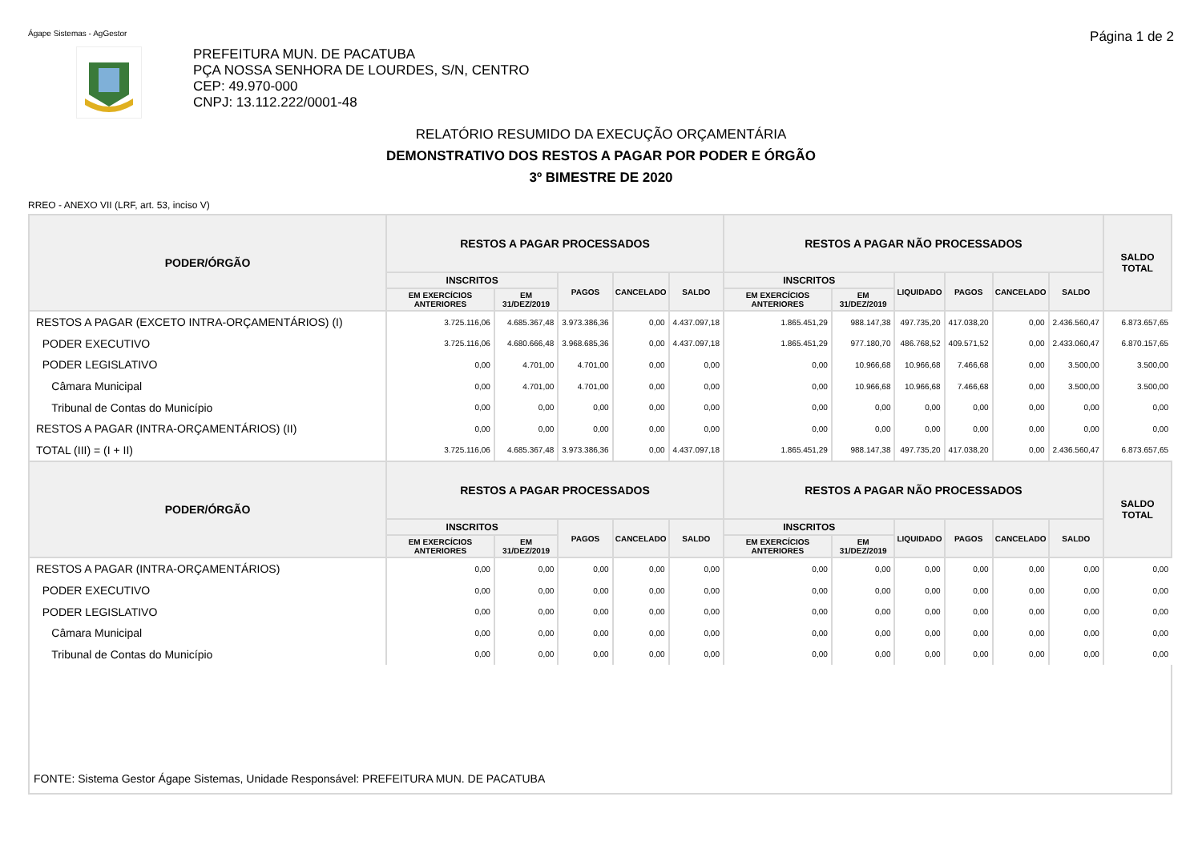Ágape Sistemas - AgGestor Página 1 de 2
PREFEITURA MUN. DE PACATUBA
PÇA NOSSA SENHORA DE LOURDES, S/N, CENTRO
CEP: 49.970-000
CNPJ: 13.112.222/0001-48
RELATÓRIO RESUMIDO DA EXECUÇÃO ORÇAMENTÁRIA
DEMONSTRATIVO DOS RESTOS A PAGAR POR PODER E ÓRGÃO
3º BIMESTRE DE 2020
RREO - ANEXO VII (LRF, art. 53, inciso V)
| PODER/ÓRGÃO | RESTOS A PAGAR PROCESSADOS | | | | | RESTOS A PAGAR NÃO PROCESSADOS | | | | | | SALDO TOTAL |
| --- | --- | --- | --- | --- | --- | --- | --- | --- | --- | --- | --- | --- |
| | INSCRITOS | | PAGOS | CANCELADO | SALDO | INSCRITOS | | LIQUIDADO | PAGOS | CANCELADO | SALDO | |
| | EM EXERCÍCIOS ANTERIORES | EM 31/DEZ/2019 | | | | EM EXERCÍCIOS ANTERIORES | EM 31/DEZ/2019 | | | | | |
| RESTOS A PAGAR (EXCETO INTRA-ORÇAMENTÁRIOS) (I) | 3.725.116,06 | 4.685.367,48 | 3.973.386,36 | 0,00 | 4.437.097,18 | 1.865.451,29 | 988.147,38 | 497.735,20 | 417.038,20 | 0,00 | 2.436.560,47 | 6.873.657,65 |
| PODER EXECUTIVO | 3.725.116,06 | 4.680.666,48 | 3.968.685,36 | 0,00 | 4.437.097,18 | 1.865.451,29 | 977.180,70 | 486.768,52 | 409.571,52 | 0,00 | 2.433.060,47 | 6.870.157,65 |
| PODER LEGISLATIVO | 0,00 | 4.701,00 | 4.701,00 | 0,00 | 0,00 | 0,00 | 10.966,68 | 10.966,68 | 7.466,68 | 0,00 | 3.500,00 | 3.500,00 |
| Câmara Municipal | 0,00 | 4.701,00 | 4.701,00 | 0,00 | 0,00 | 0,00 | 10.966,68 | 10.966,68 | 7.466,68 | 0,00 | 3.500,00 | 3.500,00 |
| Tribunal de Contas do Município | 0,00 | 0,00 | 0,00 | 0,00 | 0,00 | 0,00 | 0,00 | 0,00 | 0,00 | 0,00 | 0,00 | 0,00 |
| RESTOS A PAGAR (INTRA-ORÇAMENTÁRIOS) (II) | 0,00 | 0,00 | 0,00 | 0,00 | 0,00 | 0,00 | 0,00 | 0,00 | 0,00 | 0,00 | 0,00 | 0,00 |
| TOTAL (III) = (I + II) | 3.725.116,06 | 4.685.367,48 | 3.973.386,36 | 0,00 | 4.437.097,18 | 1.865.451,29 | 988.147,38 | 497.735,20 | 417.038,20 | 0,00 | 2.436.560,47 | 6.873.657,65 |
| PODER/ÓRGÃO | RESTOS A PAGAR PROCESSADOS | | | | | RESTOS A PAGAR NÃO PROCESSADOS | | | | | | SALDO TOTAL |
| | INSCRITOS | | PAGOS | CANCELADO | SALDO | INSCRITOS | | LIQUIDADO | PAGOS | CANCELADO | SALDO | |
| | EM EXERCÍCIOS ANTERIORES | EM 31/DEZ/2019 | | | | EM EXERCÍCIOS ANTERIORES | EM 31/DEZ/2019 | | | | | |
| RESTOS A PAGAR (INTRA-ORÇAMENTÁRIOS) | 0,00 | 0,00 | 0,00 | 0,00 | 0,00 | 0,00 | 0,00 | 0,00 | 0,00 | 0,00 | 0,00 | 0,00 |
| PODER EXECUTIVO | 0,00 | 0,00 | 0,00 | 0,00 | 0,00 | 0,00 | 0,00 | 0,00 | 0,00 | 0,00 | 0,00 | 0,00 |
| PODER LEGISLATIVO | 0,00 | 0,00 | 0,00 | 0,00 | 0,00 | 0,00 | 0,00 | 0,00 | 0,00 | 0,00 | 0,00 | 0,00 |
| Câmara Municipal | 0,00 | 0,00 | 0,00 | 0,00 | 0,00 | 0,00 | 0,00 | 0,00 | 0,00 | 0,00 | 0,00 | 0,00 |
| Tribunal de Contas do Município | 0,00 | 0,00 | 0,00 | 0,00 | 0,00 | 0,00 | 0,00 | 0,00 | 0,00 | 0,00 | 0,00 | 0,00 |
FONTE: Sistema Gestor Ágape Sistemas, Unidade Responsável: PREFEITURA MUN. DE PACATUBA